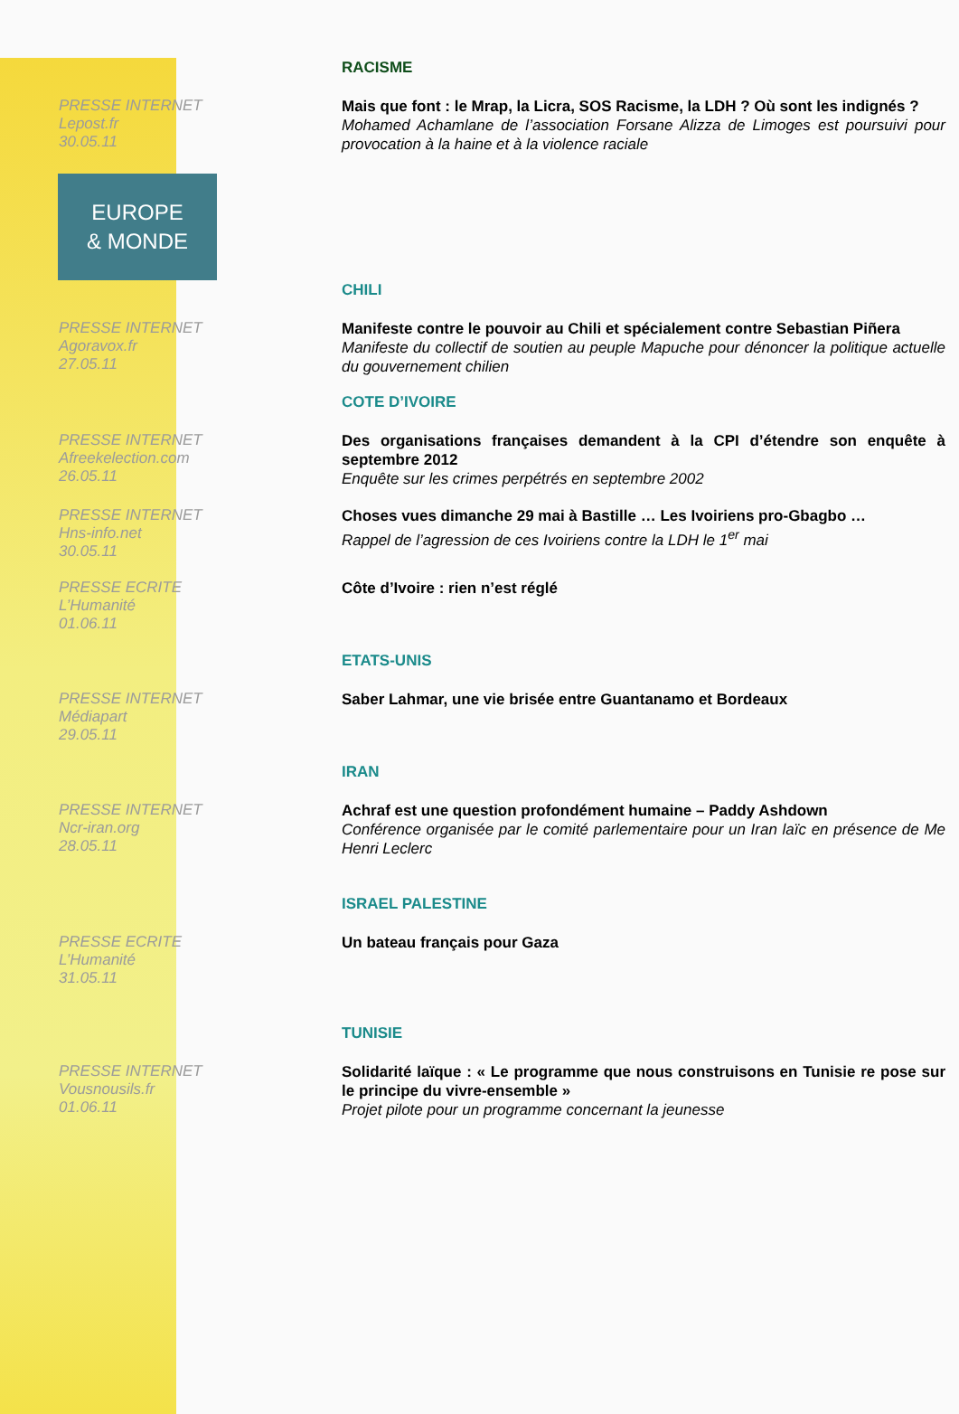RACISME
PRESSE INTERNET
Lepost.fr
30.05.11
Mais que font : le Mrap, la Licra, SOS Racisme, la LDH ? Où sont les indignés ?
Mohamed Achamlane de l’association Forsane Alizza de Limoges est poursuivi pour provocation à la haine et à la violence raciale
EUROPE
& MONDE
CHILI
PRESSE INTERNET
Agoravox.fr
27.05.11
Manifeste contre le pouvoir au Chili et spécialement contre Sebastian Piñera
Manifeste du collectif de soutien au peuple Mapuche pour dénoncer la politique actuelle du gouvernement chilien
COTE D’IVOIRE
PRESSE INTERNET
Afreekelection.com
26.05.11
Des organisations françaises demandent à la CPI d’étendre son enquête à septembre 2012
Enquête sur les crimes perpétrés en septembre 2002
PRESSE INTERNET
Hns-info.net
30.05.11
Choses vues dimanche 29 mai à Bastille … Les Ivoiriens pro-Gbagbo …
Rappel de l’agression de ces Ivoiriens contre la LDH le 1<sup>er</sup> mai
PRESSE ECRITE
L’Humanité
01.06.11
Côte d’Ivoire : rien n’est réglé
ETATS-UNIS
PRESSE INTERNET
Médiapart
29.05.11
Saber Lahmar, une vie brisée entre Guantanamo et Bordeaux
IRAN
PRESSE INTERNET
Ncr-iran.org
28.05.11
Achraf est une question profondément humaine – Paddy Ashdown
Conférence organisée par le comité parlementaire pour un Iran laïc en présence de Me Henri Leclerc
ISRAEL PALESTINE
PRESSE ECRITE
L’Humanité
31.05.11
Un bateau français pour Gaza
TUNISIE
PRESSE INTERNET
Vousnousils.fr
01.06.11
Solidarité laïque : « Le programme que nous construisons en Tunisie re pose sur le principe du vivre-ensemble »
Projet pilote pour un programme concernant la jeunesse